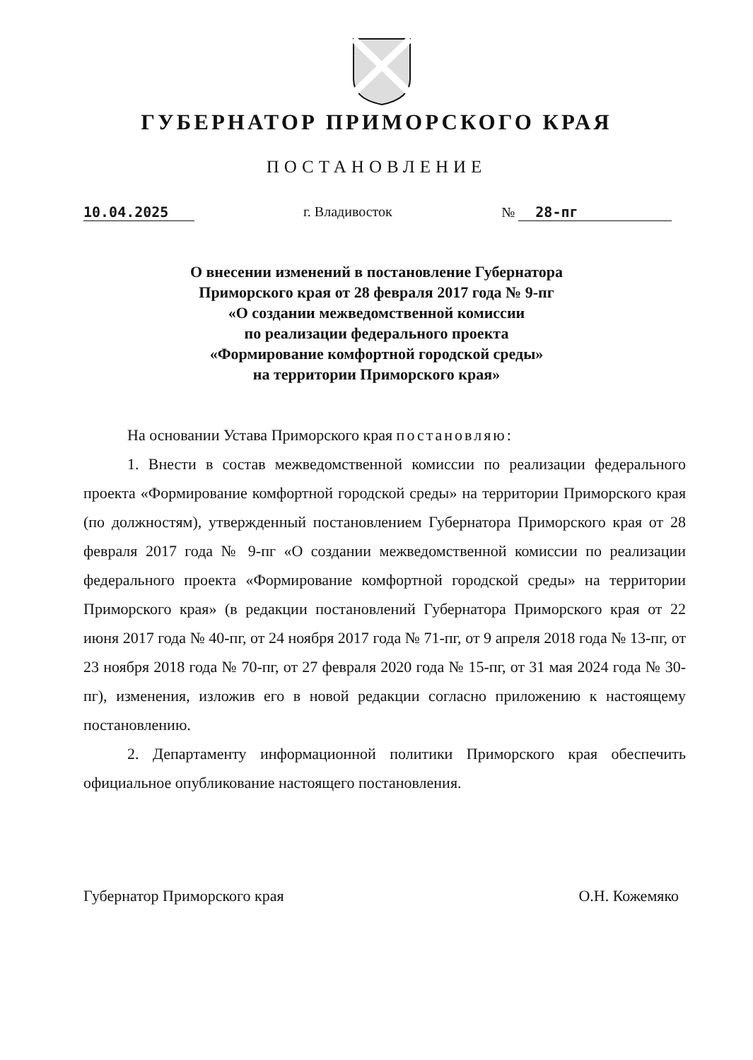ГУБЕРНАТОР ПРИМОРСКОГО КРАЯ
ПОСТАНОВЛЕНИЕ
10.04.2025 г. Владивосток № 28-пг
О внесении изменений в постановление Губернатора
Приморского края от 28 февраля 2017 года № 9-пг
«О создании межведомственной комиссии
по реализации федерального проекта
«Формирование комфортной городской среды»
на территории Приморского края»
На основании Устава Приморского края постановляю:
1. Внести в состав межведомственной комиссии по реализации федерального проекта «Формирование комфортной городской среды» на территории Приморского края (по должностям), утвержденный постановлением Губернатора Приморского края от 28 февраля 2017 года № 9-пг «О создании межведомственной комиссии по реализации федерального проекта «Формирование комфортной городской среды» на территории Приморского края» (в редакции постановлений Губернатора Приморского края от 22 июня 2017 года № 40-пг, от 24 ноября 2017 года № 71-пг, от 9 апреля 2018 года № 13-пг, от 23 ноября 2018 года № 70-пг, от 27 февраля 2020 года № 15-пг, от 31 мая 2024 года № 30-пг), изменения, изложив его в новой редакции согласно приложению к настоящему постановлению.
2. Департаменту информационной политики Приморского края обеспечить официальное опубликование настоящего постановления.
Губернатор Приморского края О.Н. Кожемяко